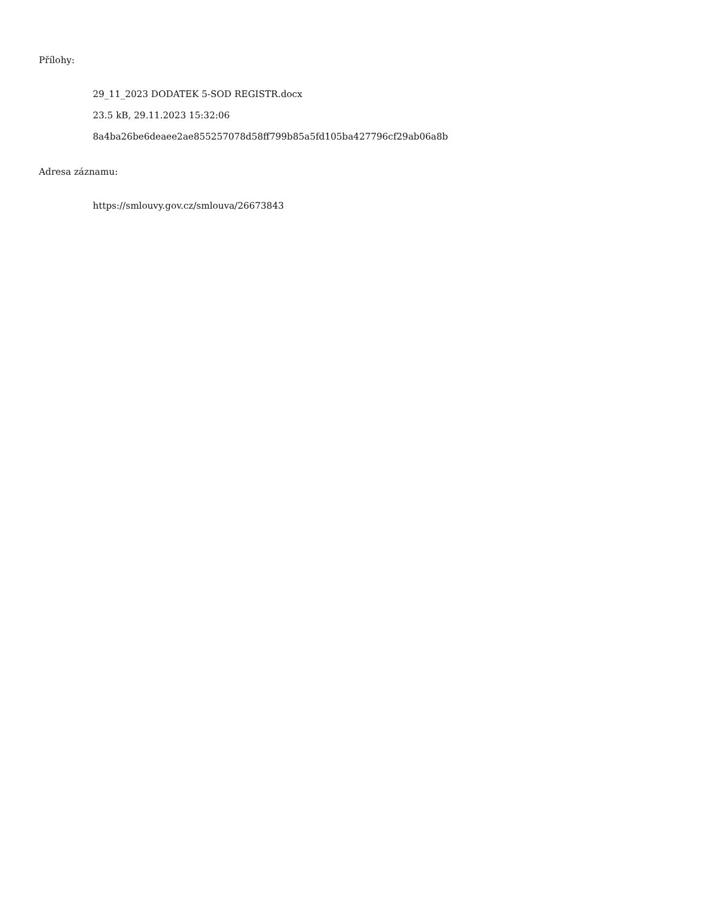Přílohy:
29_11_2023 DODATEK 5-SOD REGISTR.docx
23.5 kB, 29.11.2023 15:32:06
8a4ba26be6deaee2ae855257078d58ff799b85a5fd105ba427796cf29ab06a8b
Adresa záznamu:
https://smlouvy.gov.cz/smlouva/26673843